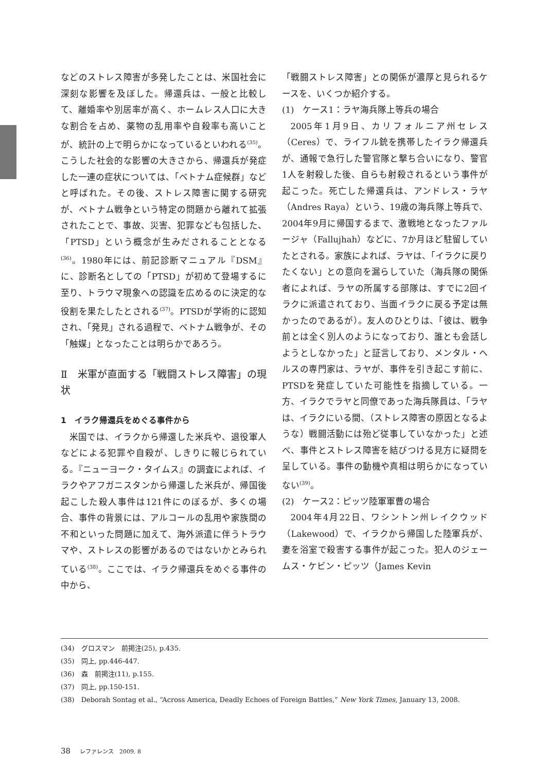などのストレス障害が多発したことは、米国社会に深刻な影響を及ぼした。帰還兵は、一般と比較して、離婚率や別居率が高く、ホームレス人口に大きな割合を占め、薬物の乱用率や自殺率も高いことが、統計の上で明らかになっているといわれる<sup>(35)</sup>。こうした社会的な影響の大きさから、帰還兵が発症した一連の症状については、「ベトナム症候群」などと呼ばれた。その後、ストレス障害に関する研究が、ベトナム戦争という特定の問題から離れて拡張されたことで、事故、災害、犯罪なども包括した、「PTSD」という概念が生みだされることとなる<sup>(36)</sup>。1980年には、前記診断マニュアル『DSM』に、診断名としての「PTSD」が初めて登場するに至り、トラウマ現象への認識を広めるのに決定的な役割を果たしたとされる<sup>(37)</sup>。PTSDが学術的に認知され、「発見」される過程で、ベトナム戦争が、その「触媒」となったことは明らかであろう。
Ⅱ　米軍が直面する「戦闘ストレス障害」の現状
1　イラク帰還兵をめぐる事件から
米国では、イラクから帰還した米兵や、退役軍人などによる犯罪や自殺が、しきりに報じられている。『ニューヨーク・タイムス』の調査によれば、イラクやアフガニスタンから帰還した米兵が、帰国後起こした殺人事件は121件にのぼるが、多くの場合、事件の背景には、アルコールの乱用や家族間の不和といった問題に加えて、海外派遣に伴うトラウマや、ストレスの影響があるのではないかとみられている<sup>(38)</sup>。ここでは、イラク帰還兵をめぐる事件の中から、
「戦闘ストレス障害」との関係が濃厚と見られるケースを、いくつか紹介する。
(1)　ケース1：ラヤ海兵隊上等兵の場合
2005年1月9日、カリフォルニア州セレス（Ceres）で、ライフル銃を携帯したイラク帰還兵が、通報で急行した警官隊と撃ち合いになり、警官1人を射殺した後、自らも射殺されるという事件が起こった。死亡した帰還兵は、アンドレス・ラヤ（Andres Raya）という、19歳の海兵隊上等兵で、2004年9月に帰国するまで、激戦地となったファルージャ（Fallujhah）などに、7か月ほど駐留していたとされる。家族によれば、ラヤは、「イラクに戻りたくない」との意向を漏らしていた（海兵隊の関係者によれば、ラヤの所属する部隊は、すでに2回イラクに派遣されており、当面イラクに戻る予定は無かったのであるが）。友人のひとりは、「彼は、戦争前とは全く別人のようになっており、誰とも会話しようとしなかった」と証言しており、メンタル・ヘルスの専門家は、ラヤが、事件を引き起こす前に、PTSDを発症していた可能性を指摘している。一方、イラクでラヤと同僚であった海兵隊員は、「ラヤは、イラクにいる間、（ストレス障害の原因となるような）戦闘活動には殆ど従事していなかった」と述べ、事件とストレス障害を結びつける見方に疑問を呈している。事件の動機や真相は明らかになっていない<sup>(39)</sup>。
(2)　ケース2：ピッツ陸軍軍曹の場合
2004年4月22日、ワシントン州レイクウッド（Lakewood）で、イラクから帰国した陸軍兵が、妻を浴室で殺害する事件が起こった。犯人のジェームス・ケビン・ピッツ（James Kevin
(34)　グロスマン　前掲注(25), p.435.
(35)　同上, pp.446-447.
(36)　森　前掲注(11), p.155.
(37)　同上, pp.150-151.
(38)　Deborah Sontag et al., “Across America, Deadly Echoes of Foreign Battles,” New York Times, January 13, 2008.
38 レファレンス　2009. 8